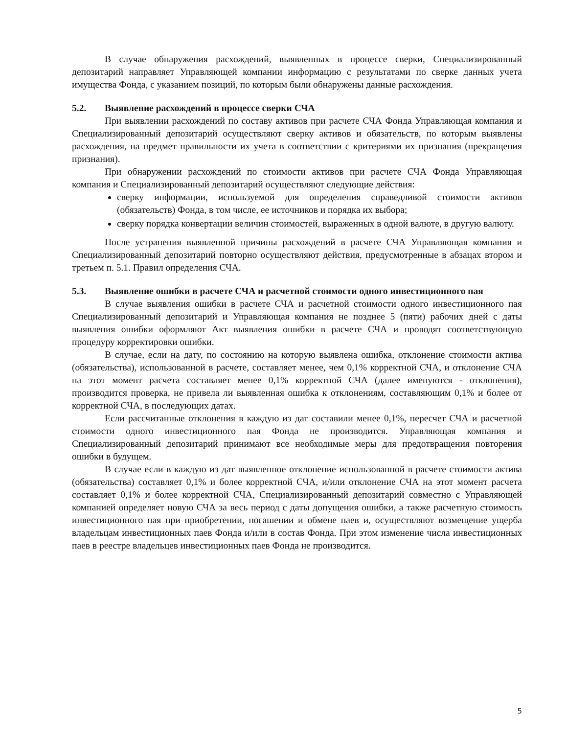В случае обнаружения расхождений, выявленных в процессе сверки, Специализированный депозитарий направляет Управляющей компании информацию с результатами по сверке данных учета имущества Фонда, с указанием позиций, по которым были обнаружены данные расхождения.
5.2. Выявление расхождений в процессе сверки СЧА
При выявлении расхождений по составу активов при расчете СЧА Фонда Управляющая компания и Специализированный депозитарий осуществляют сверку активов и обязательств, по которым выявлены расхождения, на предмет правильности их учета в соответствии с критериями их признания (прекращения признания).
При обнаружении расхождений по стоимости активов при расчете СЧА Фонда Управляющая компания и Специализированный депозитарий осуществляют следующие действия:
сверку информации, используемой для определения справедливой стоимости активов (обязательств) Фонда, в том числе, ее источников и порядка их выбора;
сверку порядка конвертации величин стоимостей, выраженных в одной валюте, в другую валюту.
После устранения выявленной причины расхождений в расчете СЧА Управляющая компания и Специализированный депозитарий повторно осуществляют действия, предусмотренные в абзацах втором и третьем п. 5.1. Правил определения СЧА.
5.3. Выявление ошибки в расчете СЧА и расчетной стоимости одного инвестиционного пая
В случае выявления ошибки в расчете СЧА и расчетной стоимости одного инвестиционного пая Специализированный депозитарий и Управляющая компания не позднее 5 (пяти) рабочих дней с даты выявления ошибки оформляют Акт выявления ошибки в расчете СЧА и проводят соответствующую процедуру корректировки ошибки.
В случае, если на дату, по состоянию на которую выявлена ошибка, отклонение стоимости актива (обязательства), использованной в расчете, составляет менее, чем 0,1% корректной СЧА, и отклонение СЧА на этот момент расчета составляет менее 0,1% корректной СЧА (далее именуются - отклонения), производится проверка, не привела ли выявленная ошибка к отклонениям, составляющим 0,1% и более от корректной СЧА, в последующих датах.
Если рассчитанные отклонения в каждую из дат составили менее 0,1%, пересчет СЧА и расчетной стоимости одного инвестиционного пая Фонда не производится. Управляющая компания и Специализированный депозитарий принимают все необходимые меры для предотвращения повторения ошибки в будущем.
В случае если в каждую из дат выявленное отклонение использованной в расчете стоимости актива (обязательства) составляет 0,1% и более корректной СЧА, и/или отклонение СЧА на этот момент расчета составляет 0,1% и более корректной СЧА, Специализированный депозитарий совместно с Управляющей компанией определяет новую СЧА за весь период с даты допущения ошибки, а также расчетную стоимость инвестиционного пая при приобретении, погашении и обмене паев и, осуществляют возмещение ущерба владельцам инвестиционных паев Фонда и/или в состав Фонда. При этом изменение числа инвестиционных паев в реестре владельцев инвестиционных паев Фонда не производится.
5